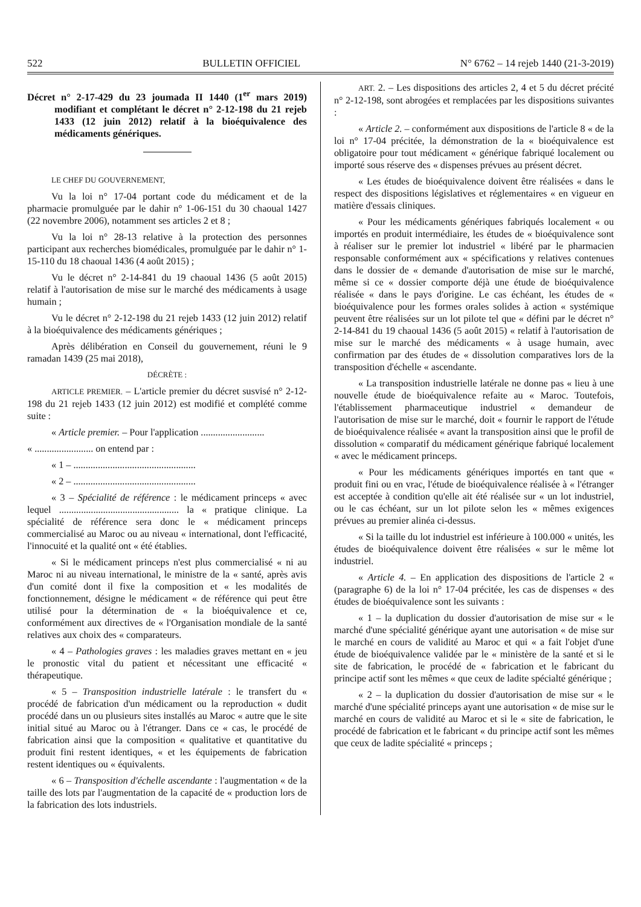522 BULLETIN OFFICIEL N° 6762 – 14 rejeb 1440 (21-3-2019)
Décret n° 2-17-429 du 23 joumada II 1440 (1<sup>er</sup> mars 2019) modifiant et complétant le décret n° 2-12-198 du 21 rejeb 1433 (12 juin 2012) relatif à la bioéquivalence des médicaments génériques.
LE CHEF DU GOUVERNEMENT,
Vu la loi n° 17-04 portant code du médicament et de la pharmacie promulguée par le dahir n° 1-06-151 du 30 chaoual 1427 (22 novembre 2006), notamment ses articles 2 et 8 ;
Vu la loi n° 28-13 relative à la protection des personnes participant aux recherches biomédicales, promulguée par le dahir n° 1-15-110 du 18 chaoual 1436 (4 août 2015) ;
Vu le décret n° 2-14-841 du 19 chaoual 1436 (5 août 2015) relatif à l'autorisation de mise sur le marché des médicaments à usage humain ;
Vu le décret n° 2-12-198 du 21 rejeb 1433 (12 juin 2012) relatif à la bioéquivalence des médicaments génériques ;
Après délibération en Conseil du gouvernement, réuni le 9 ramadan 1439 (25 mai 2018),
DÉCRÈTE :
ARTICLE PREMIER. – L'article premier du décret susvisé n° 2-12-198 du 21 rejeb 1433 (12 juin 2012) est modifié et complété comme suite :
« Article premier. – Pour l'application ..........................
« ........................ on entend par :
« 1 – ..................................................
« 2 – ..................................................
« 3 – Spécialité de référence : le médicament princeps « avec lequel ................................................. la « pratique clinique. La spécialité de référence sera donc le « médicament princeps commercialisé au Maroc ou au niveau « international, dont l'efficacité, l'innocuité et la qualité ont « été établies.
« Si le médicament princeps n'est plus commercialisé « ni au Maroc ni au niveau international, le ministre de la « santé, après avis d'un comité dont il fixe la composition et « les modalités de fonctionnement, désigne le médicament « de référence qui peut être utilisé pour la détermination de « la bioéquivalence et ce, conformément aux directives de « l'Organisation mondiale de la santé relatives aux choix des « comparateurs.
« 4 – Pathologies graves : les maladies graves mettant en « jeu le pronostic vital du patient et nécessitant une efficacité « thérapeutique.
« 5 – Transposition industrielle latérale : le transfert du « procédé de fabrication d'un médicament ou la reproduction « dudit procédé dans un ou plusieurs sites installés au Maroc « autre que le site initial situé au Maroc ou à l'étranger. Dans ce « cas, le procédé de fabrication ainsi que la composition « qualitative et quantitative du produit fini restent identiques, « et les équipements de fabrication restent identiques ou « équivalents.
« 6 – Transposition d'échelle ascendante : l'augmentation « de la taille des lots par l'augmentation de la capacité de « production lors de la fabrication des lots industriels.
ART. 2. – Les dispositions des articles 2, 4 et 5 du décret précité n° 2-12-198, sont abrogées et remplacées par les dispositions suivantes :
« Article 2. – conformément aux dispositions de l'article 8 « de la loi n° 17-04 précitée, la démonstration de la « bioéquivalence est obligatoire pour tout médicament « générique fabriqué localement ou importé sous réserve des « dispenses prévues au présent décret.
« Les études de bioéquivalence doivent être réalisées « dans le respect des dispositions législatives et réglementaires « en vigueur en matière d'essais cliniques.
« Pour les médicaments génériques fabriqués localement « ou importés en produit intermédiaire, les études de « bioéquivalence sont à réaliser sur le premier lot industriel « libéré par le pharmacien responsable conformément aux « spécifications y relatives contenues dans le dossier de « demande d'autorisation de mise sur le marché, même si ce « dossier comporte déjà une étude de bioéquivalence réalisée « dans le pays d'origine. Le cas échéant, les études de « bioéquivalence pour les formes orales solides à action « systémique peuvent être réalisées sur un lot pilote tel que « défini par le décret n° 2-14-841 du 19 chaoual 1436 (5 août 2015) « relatif à l'autorisation de mise sur le marché des médicaments « à usage humain, avec confirmation par des études de « dissolution comparatives lors de la transposition d'échelle « ascendante.
« La transposition industrielle latérale ne donne pas « lieu à une nouvelle étude de bioéquivalence refaite au « Maroc. Toutefois, l'établissement pharmaceutique industriel « demandeur de l'autorisation de mise sur le marché, doit « fournir le rapport de l'étude de bioéquivalence réalisée « avant la transposition ainsi que le profil de dissolution « comparatif du médicament générique fabriqué localement « avec le médicament princeps.
« Pour les médicaments génériques importés en tant que « produit fini ou en vrac, l'étude de bioéquivalence réalisée à « l'étranger est acceptée à condition qu'elle ait été réalisée sur « un lot industriel, ou le cas échéant, sur un lot pilote selon les « mêmes exigences prévues au premier alinéa ci-dessus.
« Si la taille du lot industriel est inférieure à 100.000 « unités, les études de bioéquivalence doivent être réalisées « sur le même lot industriel.
« Article 4. – En application des dispositions de l'article 2 « (paragraphe 6) de la loi n° 17-04 précitée, les cas de dispenses « des études de bioéquivalence sont les suivants :
« 1 – la duplication du dossier d'autorisation de mise sur « le marché d'une spécialité générique ayant une autorisation « de mise sur le marché en cours de validité au Maroc et qui « a fait l'objet d'une étude de bioéquivalence validée par le « ministère de la santé et si le site de fabrication, le procédé de « fabrication et le fabricant du principe actif sont les mêmes « que ceux de ladite spécialté générique ;
« 2 – la duplication du dossier d'autorisation de mise sur « le marché d'une spécialité princeps ayant une autorisation « de mise sur le marché en cours de validité au Maroc et si le « site de fabrication, le procédé de fabrication et le fabricant « du principe actif sont les mêmes que ceux de ladite spécialité « princeps ;